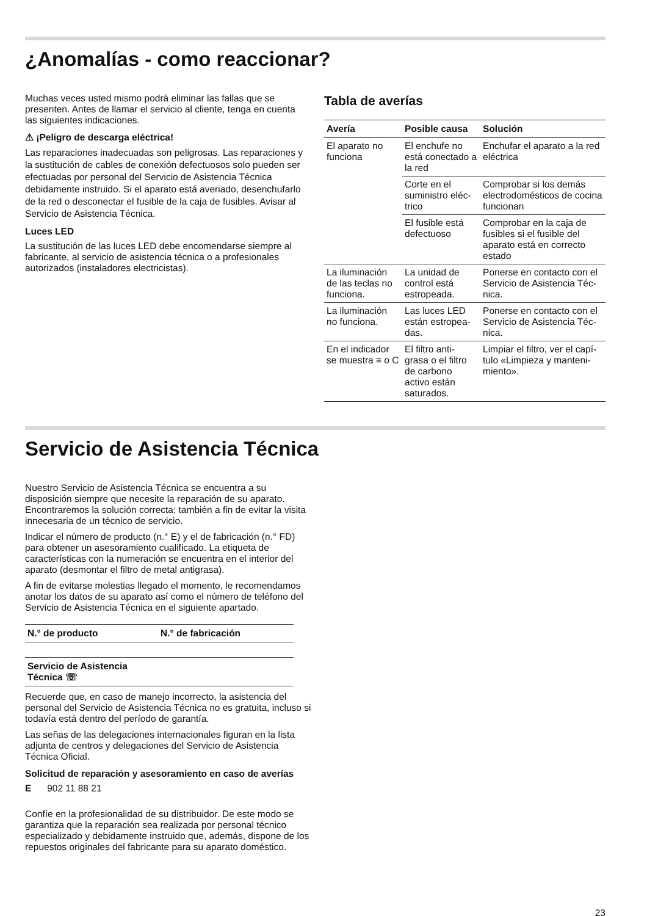¿Anomalías - como reaccionar?
Muchas veces usted mismo podrá eliminar las fallas que se presenten. Antes de llamar el servicio al cliente, tenga en cuenta las siguientes indicaciones.
⚠ ¡Peligro de descarga eléctrica!
Las reparaciones inadecuadas son peligrosas. Las reparaciones y la sustitución de cables de conexión defectuosos solo pueden ser efectuadas por personal del Servicio de Asistencia Técnica debidamente instruido. Si el aparato está averiado, desenchufarlo de la red o desconectar el fusible de la caja de fusibles. Avisar al Servicio de Asistencia Técnica.
Luces LED
La sustitución de las luces LED debe encomendarse siempre al fabricante, al servicio de asistencia técnica o a profesionales autorizados (instaladores electricistas).
Tabla de averías
| Avería | Posible causa | Solución |
| --- | --- | --- |
| El aparato no funciona | El enchufe no está conectado a la red | Enchufar el aparato a la red eléctrica |
| | Corte en el suministro eléc-trico | Comprobar si los demás electrodomésticos de cocina funcionan |
| | El fusible está defectuoso | Comprobar en la caja de fusibles si el fusible del aparato está en correcto estado |
| La iluminación de las teclas no funciona. | La unidad de control está estropeada. | Ponerse en contacto con el Servicio de Asistencia Téc-nica. |
| La iluminación no funciona. | Las luces LED están estropea-das. | Ponerse en contacto con el Servicio de Asistencia Téc-nica. |
| En el indicador se muestra ≡ o C | El filtro anti-grasa o el filtro de carbono activo están saturados. | Limpiar el filtro, ver el capí-tulo «Limpieza y manteni-miento». |
Servicio de Asistencia Técnica
Nuestro Servicio de Asistencia Técnica se encuentra a su disposición siempre que necesite la reparación de su aparato. Encontraremos la solución correcta; también a fin de evitar la visita innecesaria de un técnico de servicio.
Indicar el número de producto (n.° E) y el de fabricación (n.° FD) para obtener un asesoramiento cualificado. La etiqueta de características con la numeración se encuentra en el interior del aparato (desmontar el filtro de metal antigrasa).
A fin de evitarse molestias llegado el momento, le recomendamos anotar los datos de su aparato así como el número de teléfono del Servicio de Asistencia Técnica en el siguiente apartado.
| N.° de producto | N.° de fabricación |
| --- | --- |
| Servicio de Asistencia Técnica ☏ | |
Recuerde que, en caso de manejo incorrecto, la asistencia del personal del Servicio de Asistencia Técnica no es gratuita, incluso si todavía está dentro del período de garantía.
Las señas de las delegaciones internacionales figuran en la lista adjunta de centros y delegaciones del Servicio de Asistencia Técnica Oficial.
Solicitud de reparación y asesoramiento en caso de averías
E 902 11 88 21
Confíe en la profesionalidad de su distribuidor. De este modo se garantiza que la reparación sea realizada por personal técnico especializado y debidamente instruido que, además, dispone de los repuestos originales del fabricante para su aparato doméstico.
23